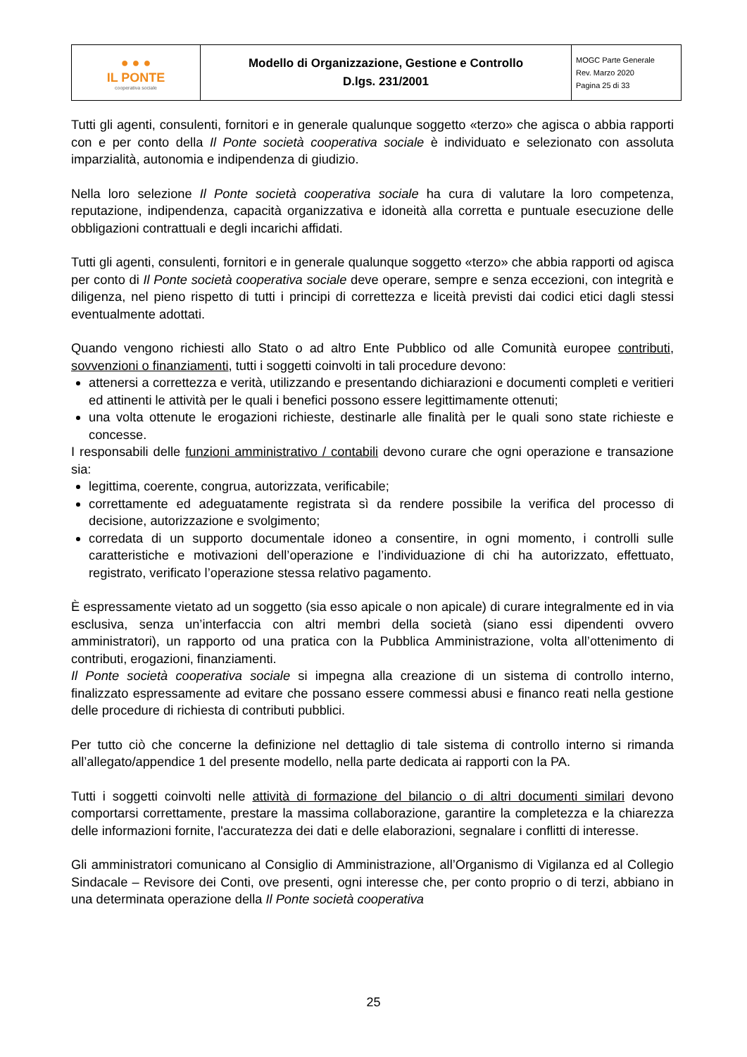| ● ● ● IL PONTE cooperativa sociale | Modello di Organizzazione, Gestione e Controllo D.lgs. 231/2001 | MOGC Parte Generale Rev. Marzo 2020 Pagina 25 di 33 |
Tutti gli agenti, consulenti, fornitori e in generale qualunque soggetto «terzo» che agisca o abbia rapporti con e per conto della Il Ponte società cooperativa sociale è individuato e selezionato con assoluta imparzialità, autonomia e indipendenza di giudizio.
Nella loro selezione Il Ponte società cooperativa sociale ha cura di valutare la loro competenza, reputazione, indipendenza, capacità organizzativa e idoneità alla corretta e puntuale esecuzione delle obbligazioni contrattuali e degli incarichi affidati.
Tutti gli agenti, consulenti, fornitori e in generale qualunque soggetto «terzo» che abbia rapporti od agisca per conto di Il Ponte società cooperativa sociale deve operare, sempre e senza eccezioni, con integrità e diligenza, nel pieno rispetto di tutti i principi di correttezza e liceità previsti dai codici etici dagli stessi eventualmente adottati.
Quando vengono richiesti allo Stato o ad altro Ente Pubblico od alle Comunità europee contributi, sovvenzioni o finanziamenti, tutti i soggetti coinvolti in tali procedure devono:
attenersi a correttezza e verità, utilizzando e presentando dichiarazioni e documenti completi e veritieri ed attinenti le attività per le quali i benefici possono essere legittimamente ottenuti;
una volta ottenute le erogazioni richieste, destinarle alle finalità per le quali sono state richieste e concesse.
I responsabili delle funzioni amministrativo / contabili devono curare che ogni operazione e transazione sia:
legittima, coerente, congrua, autorizzata, verificabile;
correttamente ed adeguatamente registrata sì da rendere possibile la verifica del processo di decisione, autorizzazione e svolgimento;
corredata di un supporto documentale idoneo a consentire, in ogni momento, i controlli sulle caratteristiche e motivazioni dell’operazione e l’individuazione di chi ha autorizzato, effettuato, registrato, verificato l’operazione stessa relativo pagamento.
È espressamente vietato ad un soggetto (sia esso apicale o non apicale) di curare integralmente ed in via esclusiva, senza un’interfaccia con altri membri della società (siano essi dipendenti ovvero amministratori), un rapporto od una pratica con la Pubblica Amministrazione, volta all’ottenimento di contributi, erogazioni, finanziamenti.
Il Ponte società cooperativa sociale si impegna alla creazione di un sistema di controllo interno, finalizzato espressamente ad evitare che possano essere commessi abusi e financo reati nella gestione delle procedure di richiesta di contributi pubblici.
Per tutto ciò che concerne la definizione nel dettaglio di tale sistema di controllo interno si rimanda all’allegato/appendice 1 del presente modello, nella parte dedicata ai rapporti con la PA.
Tutti i soggetti coinvolti nelle attività di formazione del bilancio o di altri documenti similari devono comportarsi correttamente, prestare la massima collaborazione, garantire la completezza e la chiarezza delle informazioni fornite, l'accuratezza dei dati e delle elaborazioni, segnalare i conflitti di interesse.
Gli amministratori comunicano al Consiglio di Amministrazione, all’Organismo di Vigilanza ed al Collegio Sindacale – Revisore dei Conti, ove presenti, ogni interesse che, per conto proprio o di terzi, abbiano in una determinata operazione della Il Ponte società cooperativa
25